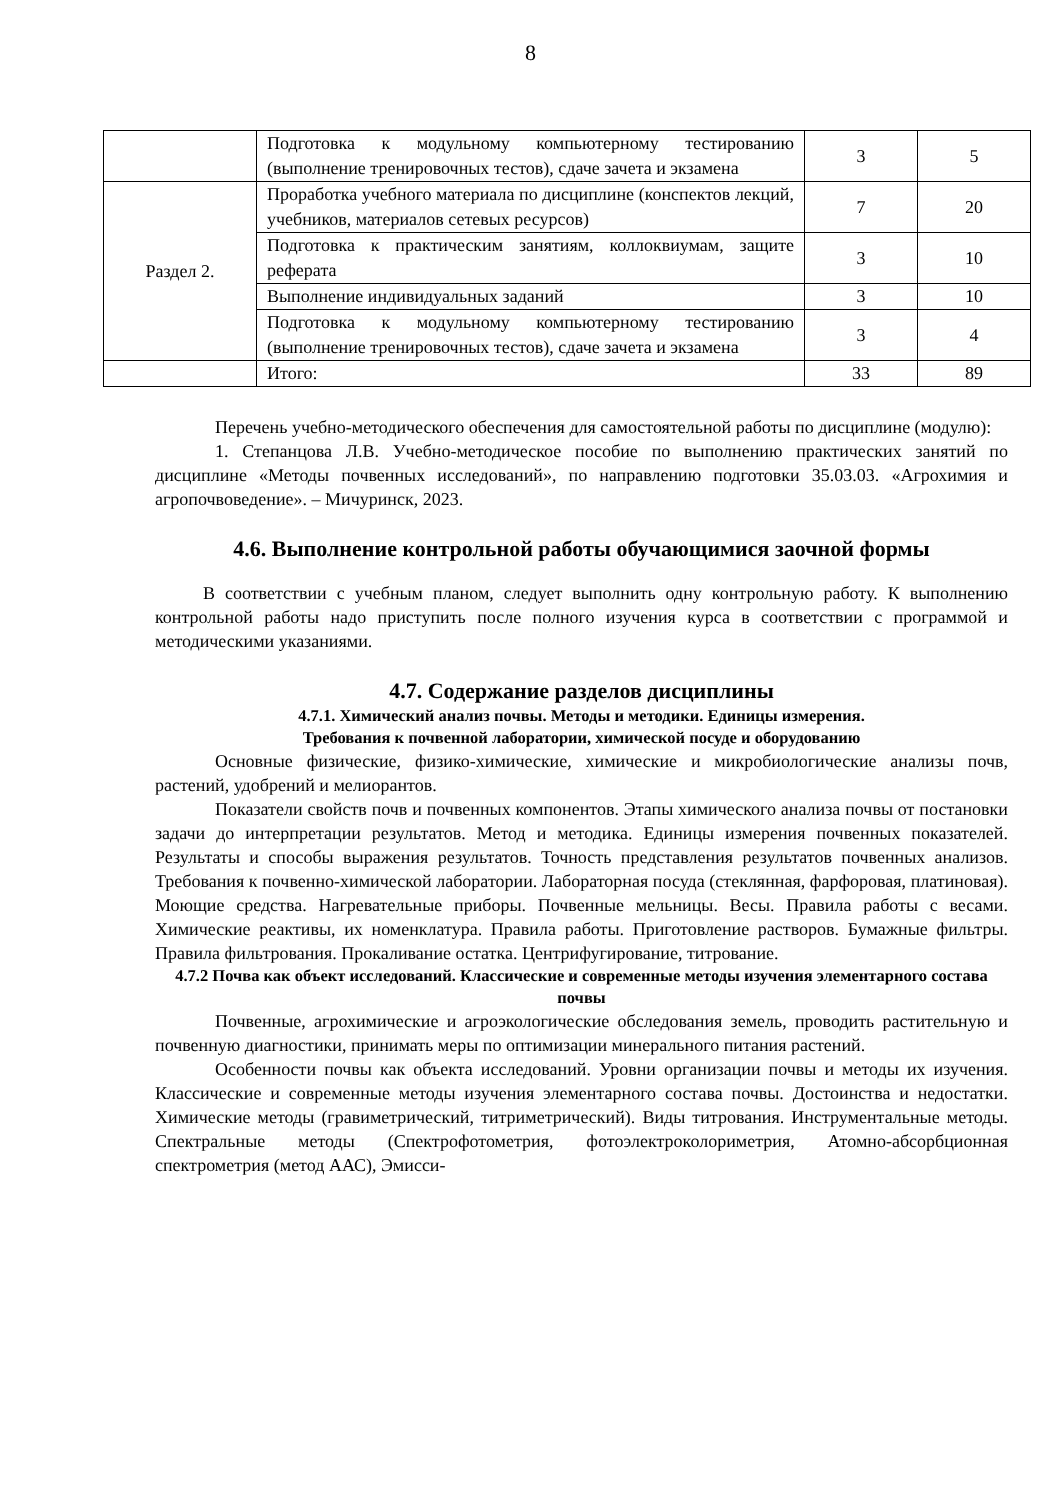8
| | Подготовка к модульному компьютерному тестированию (выполнение тренировочных тестов), сдаче зачета и экзамена | 3 | 5 |
| Раздел 2. | Проработка учебного материала по дисциплине (конспектов лекций, учебников, материалов сетевых ресурсов) | 7 | 20 |
| | Подготовка к практическим занятиям, коллоквиумам, защите реферата | 3 | 10 |
| | Выполнение индивидуальных заданий | 3 | 10 |
| | Подготовка к модульному компьютерному тестированию (выполнение тренировочных тестов), сдаче зачета и экзамена | 3 | 4 |
| | Итого: | 33 | 89 |
Перечень учебно-методического обеспечения для самостоятельной работы по дисциплине (модулю):
1. Степанцова Л.В. Учебно-методическое пособие по выполнению практических занятий по дисциплине «Методы почвенных исследований», по направлению подготовки 35.03.03. «Агрохимия и агропочвоведение». – Мичуринск, 2023.
4.6. Выполнение контрольной работы обучающимися заочной формы
В соответствии с учебным планом, следует выполнить одну контрольную работу. К выполнению контрольной работы надо приступить после полного изучения курса в соответствии с программой и методическими указаниями.
4.7. Содержание разделов дисциплины
4.7.1. Химический анализ почвы. Методы и методики. Единицы измерения.
Требования к почвенной лаборатории, химической посуде и оборудованию
Основные физические, физико-химические, химические и микробиологические анализы почв, растений, удобрений и мелиорантов.
Показатели свойств почв и почвенных компонентов. Этапы химического анализа почвы от постановки задачи до интерпретации результатов. Метод и методика. Единицы измерения почвенных показателей. Результаты и способы выражения результатов. Точность представления результатов почвенных анализов. Требования к почвенно-химической лаборатории. Лабораторная посуда (стеклянная, фарфоровая, платиновая). Моющие средства. Нагревательные приборы. Почвенные мельницы. Весы. Правила работы с весами. Химические реактивы, их номенклатура. Правила работы. Приготовление растворов. Бумажные фильтры. Правила фильтрования. Прокаливание остатка. Центрифугирование, титрование.
4.7.2 Почва как объект исследований. Классические и современные методы изучения элементарного состава почвы
Почвенные, агрохимические и агроэкологические обследования земель, проводить растительную и почвенную диагностики, принимать меры по оптимизации минерального питания растений.
Особенности почвы как объекта исследований. Уровни организации почвы и методы их изучения. Классические и современные методы изучения элементарного состава почвы. Достоинства и недостатки. Химические методы (гравиметрический, титриметрический). Виды титрования. Инструментальные методы. Спектральные методы (Спектрофотометрия, фотоэлектроколориметрия, Атомно-абсорбционная спектрометрия (метод ААС), Эмисси-